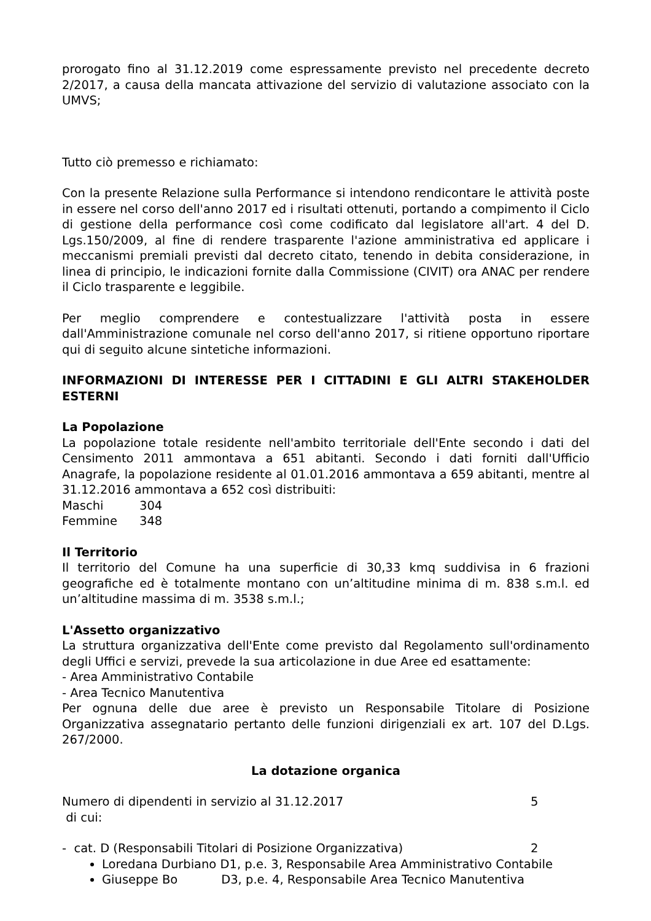prorogato fino al 31.12.2019 come espressamente previsto nel precedente decreto 2/2017, a causa della mancata attivazione del servizio di valutazione associato con la UMVS;
Tutto ciò premesso e richiamato:
Con la presente Relazione sulla Performance si intendono rendicontare le attività poste in essere nel corso dell'anno 2017 ed i risultati ottenuti, portando a compimento il Ciclo di gestione della performance così come codificato dal legislatore all'art. 4 del D. Lgs.150/2009, al fine di rendere trasparente l'azione amministrativa ed applicare i meccanismi premiali previsti dal decreto citato, tenendo in debita considerazione, in linea di principio, le indicazioni fornite dalla Commissione (CIVIT) ora ANAC per rendere il Ciclo trasparente e leggibile.
Per meglio comprendere e contestualizzare l'attività posta in essere dall'Amministrazione comunale nel corso dell'anno 2017, si ritiene opportuno riportare qui di seguito alcune sintetiche informazioni.
INFORMAZIONI DI INTERESSE PER I CITTADINI E GLI ALTRI STAKEHOLDER ESTERNI
La Popolazione
La popolazione totale residente nell'ambito territoriale dell'Ente secondo i dati del Censimento 2011 ammontava a 651 abitanti. Secondo i dati forniti dall'Ufficio Anagrafe, la popolazione residente al 01.01.2016 ammontava a 659 abitanti, mentre al 31.12.2016 ammontava a 652 così distribuiti:
Maschi 304
Femmine 348
Il Territorio
Il territorio del Comune ha una superficie di 30,33 kmq suddivisa in 6 frazioni geografiche ed è totalmente montano con un’altitudine minima di m. 838 s.m.l. ed un’altitudine massima di m. 3538 s.m.l.;
L'Assetto organizzativo
La struttura organizzativa dell'Ente come previsto dal Regolamento sull'ordinamento degli Uffici e servizi, prevede la sua articolazione in due Aree ed esattamente:
- Area Amministrativo Contabile
- Area Tecnico Manutentiva
Per ognuna delle due aree è previsto un Responsabile Titolare di Posizione Organizzativa assegnatario pertanto delle funzioni dirigenziali ex art. 107 del D.Lgs. 267/2000.
La dotazione organica
Numero di dipendenti in servizio al 31.12.2017 5
di cui:
- cat. D (Responsabili Titolari di Posizione Organizzativa) 2
Loredana Durbiano D1, p.e. 3, Responsabile Area Amministrativo Contabile
Giuseppe Bo D3, p.e. 4, Responsabile Area Tecnico Manutentiva